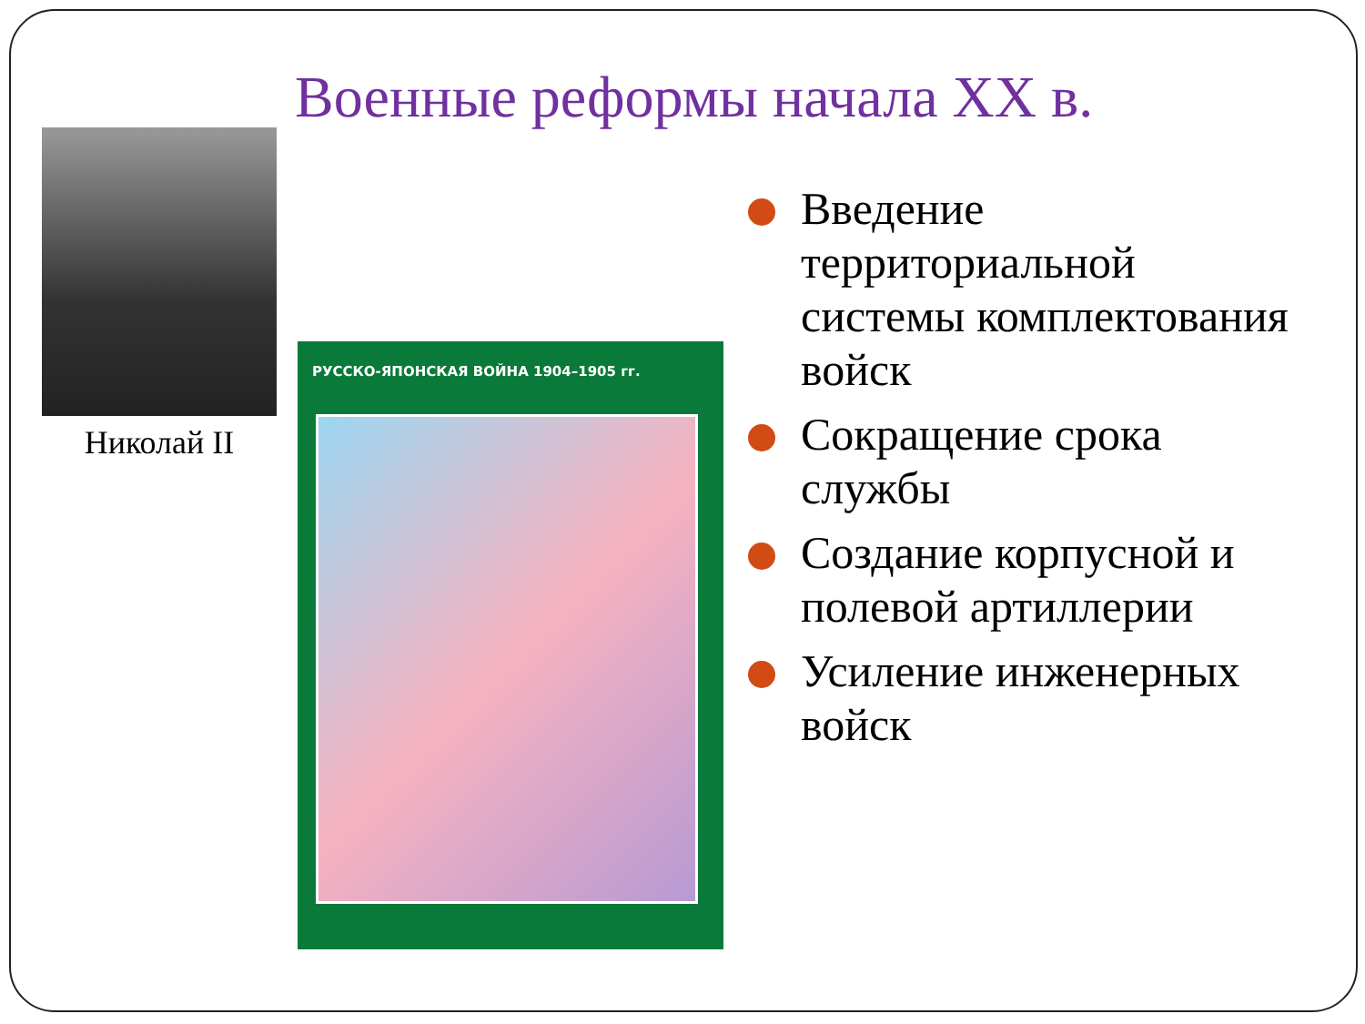Военные реформы начала XX в.
Николай II
РУССКО-ЯПОНСКАЯ ВОЙНА 1904–1905 гг.
Введение территориальной системы комплектования войск
Сокращение срока службы
Создание корпусной и полевой артиллерии
Усиление инженерных войск